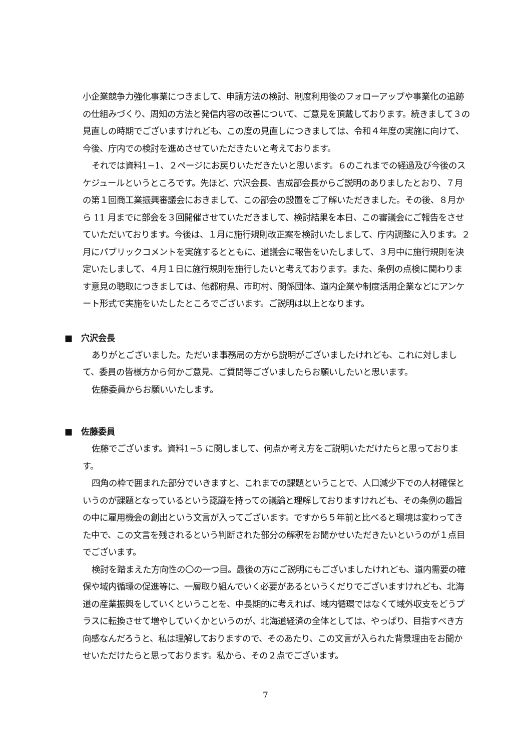小企業競争力強化事業につきまして、申請方法の検討、制度利用後のフォローアップや事業化の追跡の仕組みづくり、周知の方法と発信内容の改善について、ご意見を頂戴しております。続きまして３の見直しの時期でございますけれども、この度の見直しにつきましては、令和４年度の実施に向けて、今後、庁内での検討を進めさせていただきたいと考えております。
それでは資料1−1、２ページにお戻りいただきたいと思います。６のこれまでの経過及び今後のスケジュールというところです。先ほど、穴沢会長、吉成部会長からご説明のありましたとおり、７月の第１回商工業振興審議会におきまして、この部会の設置をご了解いただきました。その後、８月から 11 月までに部会を３回開催させていただきまして、検討結果を本日、この審議会にご報告をさせていただいております。今後は、１月に施行規則改正案を検討いたしまして、庁内調整に入ります。２月にパブリックコメントを実施するとともに、道議会に報告をいたしまして、３月中に施行規則を決定いたしまして、４月１日に施行規則を施行したいと考えております。また、条例の点検に関わります意見の聴取につきましては、他都府県、市町村、関係団体、道内企業や制度活用企業などにアンケート形式で実施をいたしたところでございます。ご説明は以上となります。
■　穴沢会長
ありがとございました。ただいま事務局の方から説明がございましたけれども、これに対しまして、委員の皆様方から何かご意見、ご質問等ございましたらお願いしたいと思います。
佐藤委員からお願いいたします。
■　佐藤委員
佐藤でございます。資料1−5 に関しまして、何点か考え方をご説明いただけたらと思っております。
四角の枠で囲まれた部分でいきますと、これまでの課題ということで、人口減少下での人材確保というのが課題となっているという認識を持っての議論と理解しておりますけれども、その条例の趣旨の中に雇用機会の創出という文言が入ってございます。ですから５年前と比べると環境は変わってきた中で、この文言を残されるという判断された部分の解釈をお聞かせいただきたいというのが１点目でございます。
検討を踏まえた方向性の〇の一つ目。最後の方にご説明にもございましたけれども、道内需要の確保や域内循環の促進等に、一層取り組んでいく必要があるというくだりでございますけれども、北海道の産業振興をしていくということを、中長期的に考えれば、域内循環ではなくて域外収支をどうプラスに転換させて増やしていくかというのが、北海道経済の全体としては、やっぱり、目指すべき方向感なんだろうと、私は理解しておりますので、そのあたり、この文言が入られた背景理由をお聞かせいただけたらと思っております。私から、その２点でございます。
7